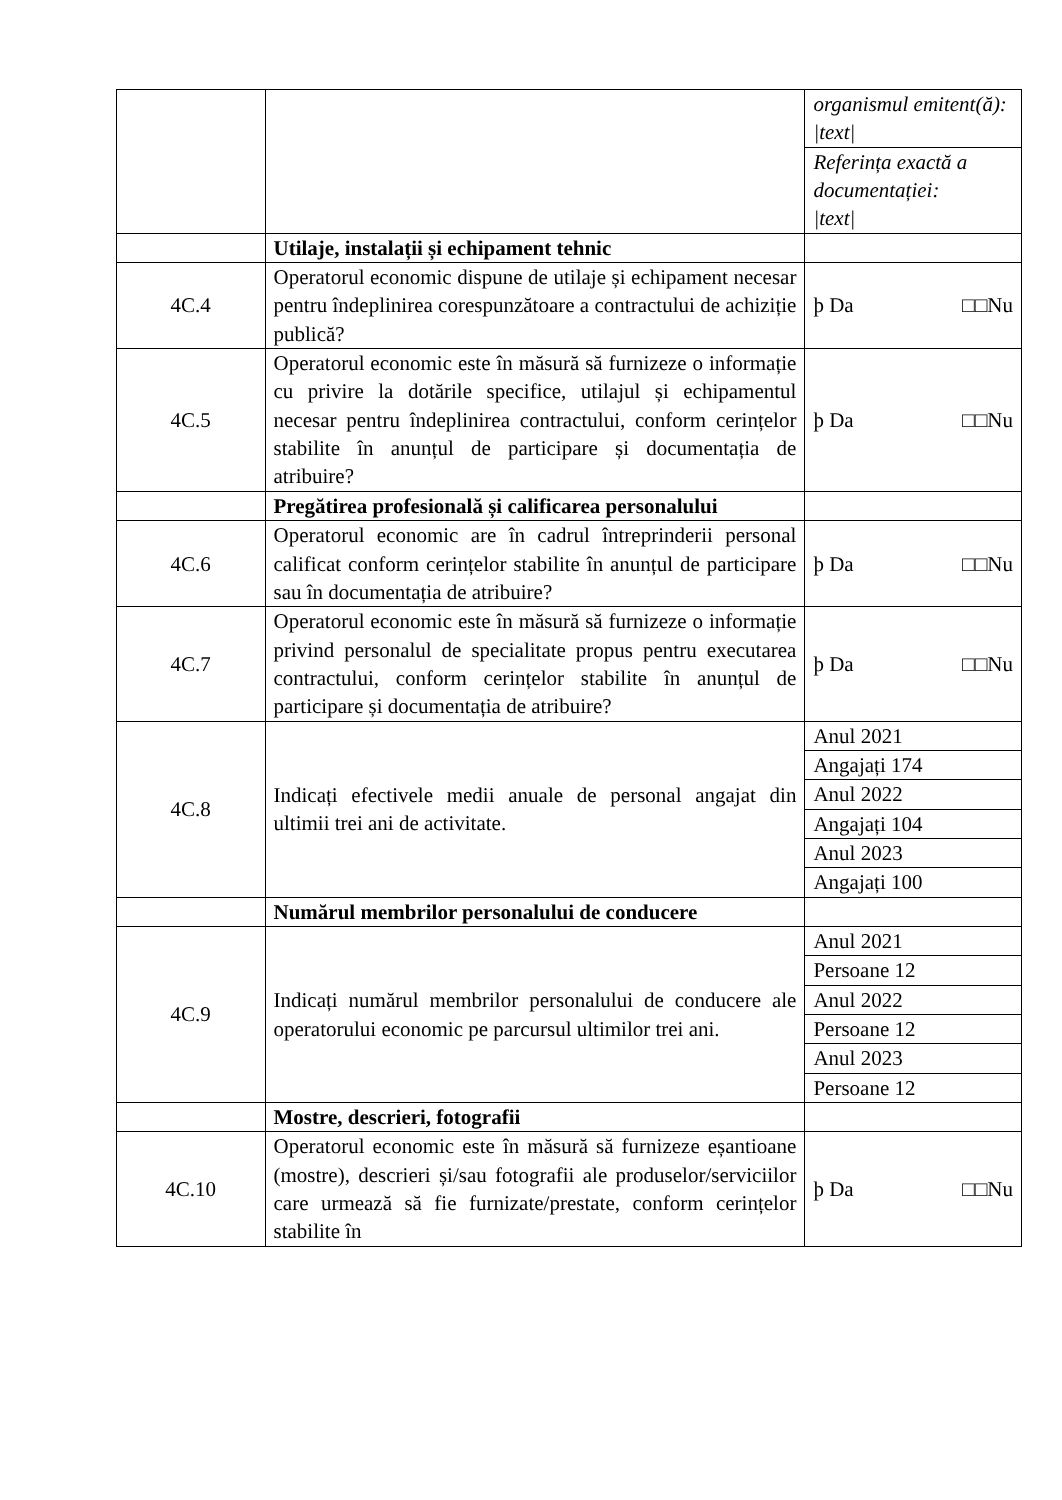| | | organismul emitent(ă): /text/ |
| | | Referința exactă a documentației: /text/ |
| | Utilaje, instalații și echipament tehnic | |
| 4C.4 | Operatorul economic dispune de utilaje și echipament necesar pentru îndeplinirea corespunzătoare a contractului de achiziție publică? | þ Da □□Nu |
| 4C.5 | Operatorul economic este în măsură să furnizeze o informație cu privire la dotările specifice, utilajul și echipamentul necesar pentru îndeplinirea contractului, conform cerințelor stabilite în anunțul de participare și documentația de atribuire? | þ Da □□Nu |
| | Pregătirea profesională și calificarea personalului | |
| 4C.6 | Operatorul economic are în cadrul întreprinderii personal calificat conform cerințelor stabilite în anunțul de participare sau în documentația de atribuire? | þ Da □□Nu |
| 4C.7 | Operatorul economic este în măsură să furnizeze o informație privind personalul de specialitate propus pentru executarea contractului, conform cerințelor stabilite în anunțul de participare și documentația de atribuire? | þ Da □□Nu |
| 4C.8 | Indicați efectivele medii anuale de personal angajat din ultimii trei ani de activitate. | Anul 2021 |
| | | Angajați 174 |
| | | Anul 2022 |
| | | Angajați 104 |
| | | Anul 2023 |
| | | Angajați 100 |
| | Numărul membrilor personalului de conducere | |
| 4C.9 | Indicați numărul membrilor personalului de conducere ale operatorului economic pe parcursul ultimilor trei ani. | Anul 2021 |
| | | Persoane 12 |
| | | Anul 2022 |
| | | Persoane 12 |
| | | Anul 2023 |
| | | Persoane 12 |
| | Mostre, descrieri, fotografii | |
| 4C.10 | Operatorul economic este în măsură să furnizeze eșantioane (mostre), descrieri și/sau fotografii ale produselor/serviciilor care urmează să fie furnizate/prestate, conform cerințelor stabilite în | þ Da □□Nu |